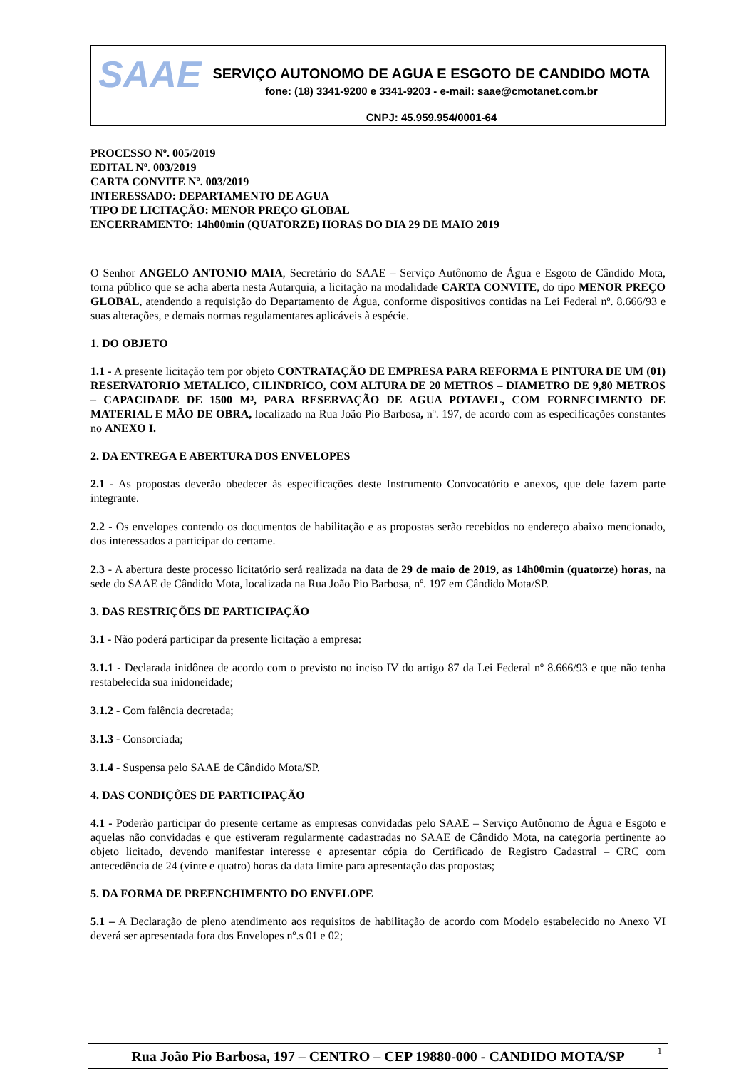SAAE
SERVIÇO AUTONOMO DE AGUA E ESGOTO DE CANDIDO MOTA
fone: (18) 3341-9200 e 3341-9203 - e-mail: saae@cmotanet.com.br
CNPJ: 45.959.954/0001-64
PROCESSO Nº. 005/2019
EDITAL Nº. 003/2019
CARTA CONVITE Nº. 003/2019
INTERESSADO: DEPARTAMENTO DE AGUA
TIPO DE LICITAÇÃO: MENOR PREÇO GLOBAL
ENCERRAMENTO: 14h00min (QUATORZE) HORAS DO DIA 29 DE MAIO 2019
O Senhor ANGELO ANTONIO MAIA, Secretário do SAAE – Serviço Autônomo de Água e Esgoto de Cândido Mota, torna público que se acha aberta nesta Autarquia, a licitação na modalidade CARTA CONVITE, do tipo MENOR PREÇO GLOBAL, atendendo a requisição do Departamento de Água, conforme dispositivos contidas na Lei Federal nº. 8.666/93 e suas alterações, e demais normas regulamentares aplicáveis à espécie.
1. DO OBJETO
1.1 - A presente licitação tem por objeto CONTRATAÇÃO DE EMPRESA PARA REFORMA E PINTURA DE UM (01) RESERVATORIO METALICO, CILINDRICO, COM ALTURA DE 20 METROS – DIAMETRO DE 9,80 METROS – CAPACIDADE DE 1500 M³, PARA RESERVAÇÃO DE AGUA POTAVEL, COM FORNECIMENTO DE MATERIAL E MÃO DE OBRA, localizado na Rua João Pio Barbosa, nº. 197, de acordo com as especificações constantes no ANEXO I.
2. DA ENTREGA E ABERTURA DOS ENVELOPES
2.1 - As propostas deverão obedecer às especificações deste Instrumento Convocatório e anexos, que dele fazem parte integrante.
2.2 - Os envelopes contendo os documentos de habilitação e as propostas serão recebidos no endereço abaixo mencionado, dos interessados a participar do certame.
2.3 - A abertura deste processo licitatório será realizada na data de 29 de maio de 2019, as 14h00min (quatorze) horas, na sede do SAAE de Cândido Mota, localizada na Rua João Pio Barbosa, nº. 197 em Cândido Mota/SP.
3. DAS RESTRIÇÕES DE PARTICIPAÇÃO
3.1 - Não poderá participar da presente licitação a empresa:
3.1.1 - Declarada inidônea de acordo com o previsto no inciso IV do artigo 87 da Lei Federal nº 8.666/93 e que não tenha restabelecida sua inidoneidade;
3.1.2 - Com falência decretada;
3.1.3 - Consorciada;
3.1.4 - Suspensa pelo SAAE de Cândido Mota/SP.
4. DAS CONDIÇÕES DE PARTICIPAÇÃO
4.1 - Poderão participar do presente certame as empresas convidadas pelo SAAE – Serviço Autônomo de Água e Esgoto e aquelas não convidadas e que estiveram regularmente cadastradas no SAAE de Cândido Mota, na categoria pertinente ao objeto licitado, devendo manifestar interesse e apresentar cópia do Certificado de Registro Cadastral – CRC com antecedência de 24 (vinte e quatro) horas da data limite para apresentação das propostas;
5. DA FORMA DE PREENCHIMENTO DO ENVELOPE
5.1 – A Declaração de pleno atendimento aos requisitos de habilitação de acordo com Modelo estabelecido no Anexo VI deverá ser apresentada fora dos Envelopes nº.s 01 e 02;
Rua João Pio Barbosa, 197 – CENTRO – CEP 19880-000 - CANDIDO MOTA/SP <sup>1</sup>